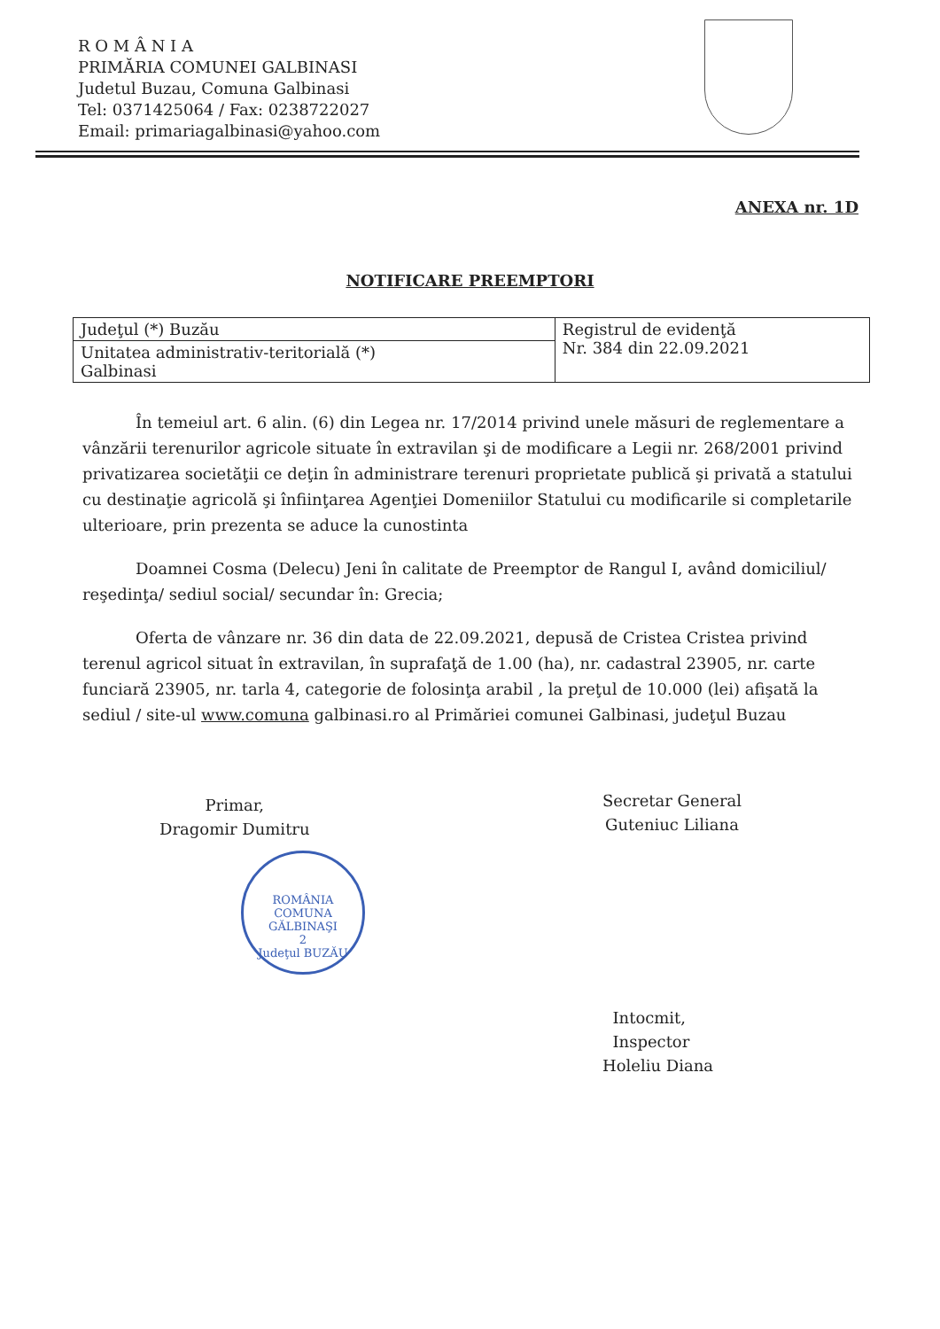R O M Â N I A
PRIMĂRIA COMUNEI GALBINASI
Judetul Buzau, Comuna Galbinasi
Tel: 0371425064 / Fax: 0238722027
Email: primariagalbinasi@yahoo.com
ANEXA nr. 1D
NOTIFICARE PREEMPTORI
| Judeţul (*) Buzău | Registrul de evidenţă Nr. 384 din 22.09.2021 |
| Unitatea administrativ-teritorială (*) Galbinasi | |
În temeiul art. 6 alin. (6) din Legea nr. 17/2014 privind unele măsuri de reglementare a vânzării terenurilor agricole situate în extravilan şi de modificare a Legii nr. 268/2001 privind privatizarea societăţii ce deţin în administrare terenuri proprietate publică şi privată a statului cu destinaţie agricolă şi înfiinţarea Agenţiei Domeniilor Statului cu modificarile si completarile ulterioare, prin prezenta se aduce la cunostinta
Doamnei Cosma (Delecu) Jeni în calitate de Preemptor de Rangul I, având domiciliul/ reşedinţa/ sediul social/ secundar în: Grecia;
Oferta de vânzare nr. 36 din data de 22.09.2021, depusă de Cristea Cristea privind terenul agricol situat în extravilan, în suprafaţă de 1.00 (ha), nr. cadastral 23905, nr. carte funciară 23905, nr. tarla 4, categorie de folosinţa arabil , la preţul de 10.000 (lei) afişată la sediul / site-ul www.comuna galbinasi.ro al Primăriei comunei Galbinasi, judeţul Buzau
Primar,
Dragomir Dumitru
ROMÂNIA
COMUNA
GĂLBINAŞI
2
Judeţul BUZĂU
Secretar General
Guteniuc Liliana
Intocmit,
Inspector
Holeliu Diana